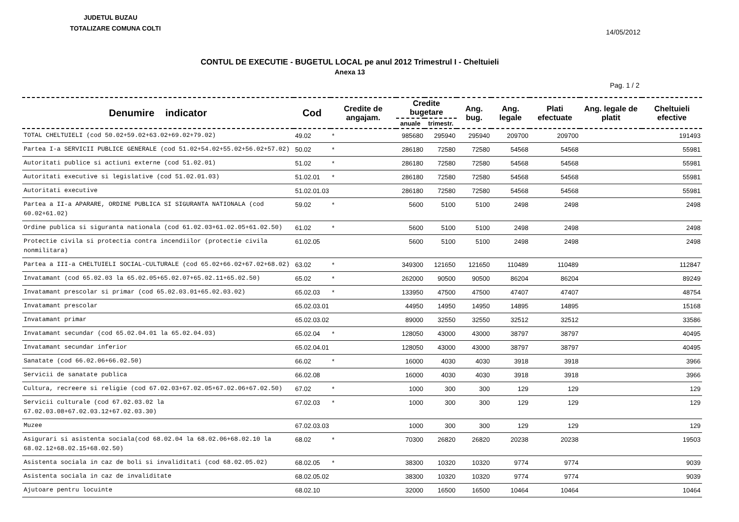JUDETUL BUZAU
TOTALIZARE COMUNA COLTI 14/05/2012
CONTUL DE EXECUTIE - BUGETUL LOCAL pe anul 2012 Trimestrul I - Cheltuieli
Anexa 13
Pag. 1 / 2
| Denumire indicator | Cod | Credite de angajam. | Credite bugetare | | Ang. bug. | Ang. legale | Plati efectuate | Ang. legale de platit | Cheltuieli efective |
| --- | --- | --- | --- | --- | --- | --- | --- | --- | --- |
| | | | anuale | trimestr. | | | | | |
| TOTAL CHELTUIELI (cod 50.02+59.02+63.02+69.02+79.02) | 49.02 | * | 985680 | 295940 | 295940 | 209700 | 209700 | | 191493 |
| Partea I-a SERVICII PUBLICE GENERALE (cod 51.02+54.02+55.02+56.02+57.02) | 50.02 | * | 286180 | 72580 | 72580 | 54568 | 54568 | | 55981 |
| Autoritati publice si actiuni externe (cod 51.02.01) | 51.02 | * | 286180 | 72580 | 72580 | 54568 | 54568 | | 55981 |
| Autoritati executive si legislative (cod 51.02.01.03) | 51.02.01 | * | 286180 | 72580 | 72580 | 54568 | 54568 | | 55981 |
| Autoritati executive | 51.02.01.03 | | 286180 | 72580 | 72580 | 54568 | 54568 | | 55981 |
| Partea a II-a APARARE, ORDINE PUBLICA SI SIGURANTA NATIONALA (cod 60.02+61.02) | 59.02 | * | 5600 | 5100 | 5100 | 2498 | 2498 | | 2498 |
| Ordine publica si siguranta nationala (cod 61.02.03+61.02.05+61.02.50) | 61.02 | * | 5600 | 5100 | 5100 | 2498 | 2498 | | 2498 |
| Protectie civila si protectia contra incendiilor (protectie civila nonmilitara) | 61.02.05 | | 5600 | 5100 | 5100 | 2498 | 2498 | | 2498 |
| Partea a III-a CHELTUIELI SOCIAL-CULTURALE (cod 65.02+66.02+67.02+68.02) | 63.02 | * | 349300 | 121650 | 121650 | 110489 | 110489 | | 112847 |
| Invatamant (cod 65.02.03 la 65.02.05+65.02.07+65.02.11+65.02.50) | 65.02 | * | 262000 | 90500 | 90500 | 86204 | 86204 | | 89249 |
| Invatamant prescolar si primar (cod 65.02.03.01+65.02.03.02) | 65.02.03 | * | 133950 | 47500 | 47500 | 47407 | 47407 | | 48754 |
| Invatamant prescolar | 65.02.03.01 | | 44950 | 14950 | 14950 | 14895 | 14895 | | 15168 |
| Invatamant primar | 65.02.03.02 | | 89000 | 32550 | 32550 | 32512 | 32512 | | 33586 |
| Invatamant secundar (cod 65.02.04.01 la 65.02.04.03) | 65.02.04 | * | 128050 | 43000 | 43000 | 38797 | 38797 | | 40495 |
| Invatamant secundar inferior | 65.02.04.01 | | 128050 | 43000 | 43000 | 38797 | 38797 | | 40495 |
| Sanatate (cod 66.02.06+66.02.50) | 66.02 | * | 16000 | 4030 | 4030 | 3918 | 3918 | | 3966 |
| Servicii de sanatate publica | 66.02.08 | | 16000 | 4030 | 4030 | 3918 | 3918 | | 3966 |
| Cultura, recreere si religie (cod 67.02.03+67.02.05+67.02.06+67.02.50) | 67.02 | * | 1000 | 300 | 300 | 129 | 129 | | 129 |
| Servicii culturale (cod 67.02.03.02 la 67.02.03.08+67.02.03.12+67.02.03.30) | 67.02.03 | * | 1000 | 300 | 300 | 129 | 129 | | 129 |
| Muzee | 67.02.03.03 | | 1000 | 300 | 300 | 129 | 129 | | 129 |
| Asigurari si asistenta sociala(cod 68.02.04 la 68.02.06+68.02.10 la 68.02.12+68.02.15+68.02.50) | 68.02 | * | 70300 | 26820 | 26820 | 20238 | 20238 | | 19503 |
| Asistenta sociala in caz de boli si invaliditati (cod 68.02.05.02) | 68.02.05 | * | 38300 | 10320 | 10320 | 9774 | 9774 | | 9039 |
| Asistenta sociala in caz de invaliditate | 68.02.05.02 | | 38300 | 10320 | 10320 | 9774 | 9774 | | 9039 |
| Ajutoare pentru locuinte | 68.02.10 | | 32000 | 16500 | 16500 | 10464 | 10464 | | 10464 |